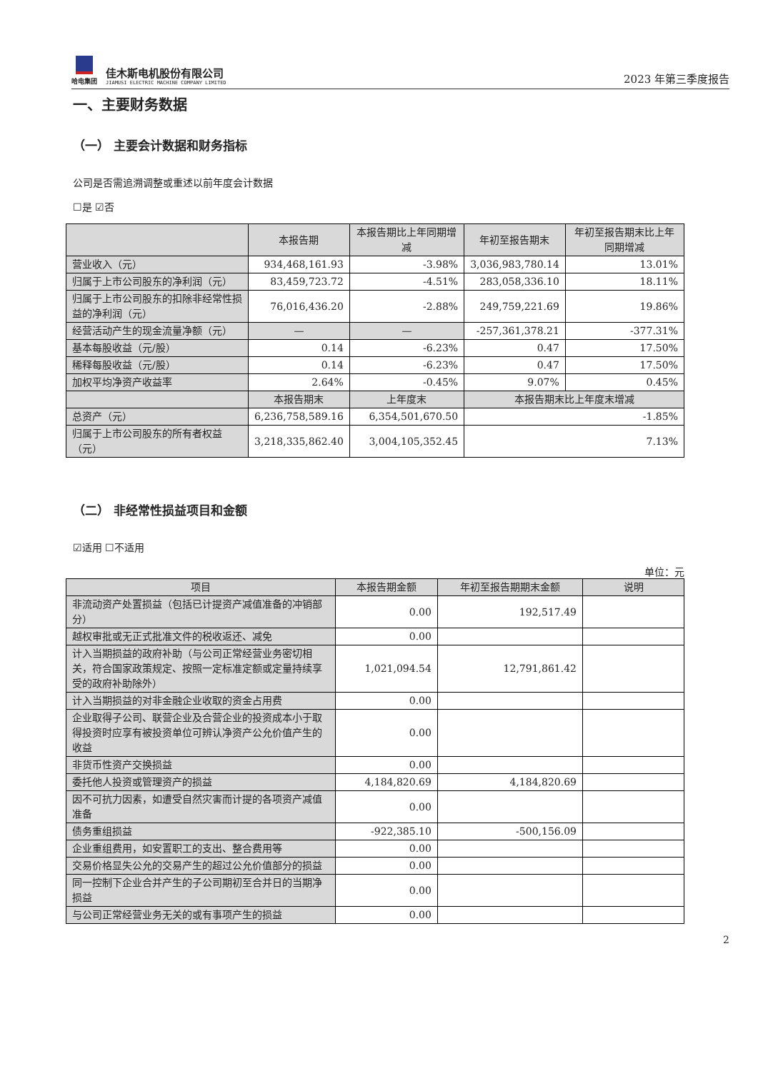哈电集团
佳木斯电机股份有限公司
JIAMUSI ELECTRIC MACHINE COMPANY LIMITED
2023 年第三季度报告
一、主要财务数据
（一） 主要会计数据和财务指标
公司是否需追溯调整或重述以前年度会计数据
☐是 ☑否
| | 本报告期 | 本报告期比上年同期增减 | 年初至报告期末 | 年初至报告期末比上年同期增减 |
| --- | --- | --- | --- | --- |
| 营业收入（元） | 934,468,161.93 | -3.98% | 3,036,983,780.14 | 13.01% |
| 归属于上市公司股东的净利润（元） | 83,459,723.72 | -4.51% | 283,058,336.10 | 18.11% |
| 归属于上市公司股东的扣除非经常性损益的净利润（元） | 76,016,436.20 | -2.88% | 249,759,221.69 | 19.86% |
| 经营活动产生的现金流量净额（元） | — | — | -257,361,378.21 | -377.31% |
| 基本每股收益（元/股） | 0.14 | -6.23% | 0.47 | 17.50% |
| 稀释每股收益（元/股） | 0.14 | -6.23% | 0.47 | 17.50% |
| 加权平均净资产收益率 | 2.64% | -0.45% | 9.07% | 0.45% |
| | 本报告期末 | 上年度末 | 本报告期末比上年度末增减 | |
| 总资产（元） | 6,236,758,589.16 | 6,354,501,670.50 | -1.85% | |
| 归属于上市公司股东的所有者权益（元） | 3,218,335,862.40 | 3,004,105,352.45 | 7.13% | |
（二） 非经常性损益项目和金额
☑适用 ☐不适用
单位：元
| 项目 | 本报告期金额 | 年初至报告期期末金额 | 说明 |
| --- | --- | --- | --- |
| 非流动资产处置损益（包括已计提资产减值准备的冲销部分） | 0.00 | 192,517.49 | |
| 越权审批或无正式批准文件的税收返还、减免 | 0.00 | | |
| 计入当期损益的政府补助（与公司正常经营业务密切相关，符合国家政策规定、按照一定标准定额或定量持续享受的政府补助除外） | 1,021,094.54 | 12,791,861.42 | |
| 计入当期损益的对非金融企业收取的资金占用费 | 0.00 | | |
| 企业取得子公司、联营企业及合营企业的投资成本小于取得投资时应享有被投资单位可辨认净资产公允价值产生的收益 | 0.00 | | |
| 非货币性资产交换损益 | 0.00 | | |
| 委托他人投资或管理资产的损益 | 4,184,820.69 | 4,184,820.69 | |
| 因不可抗力因素，如遭受自然灾害而计提的各项资产减值准备 | 0.00 | | |
| 债务重组损益 | -922,385.10 | -500,156.09 | |
| 企业重组费用，如安置职工的支出、整合费用等 | 0.00 | | |
| 交易价格显失公允的交易产生的超过公允价值部分的损益 | 0.00 | | |
| 同一控制下企业合并产生的子公司期初至合并日的当期净损益 | 0.00 | | |
| 与公司正常经营业务无关的或有事项产生的损益 | 0.00 | | |
2